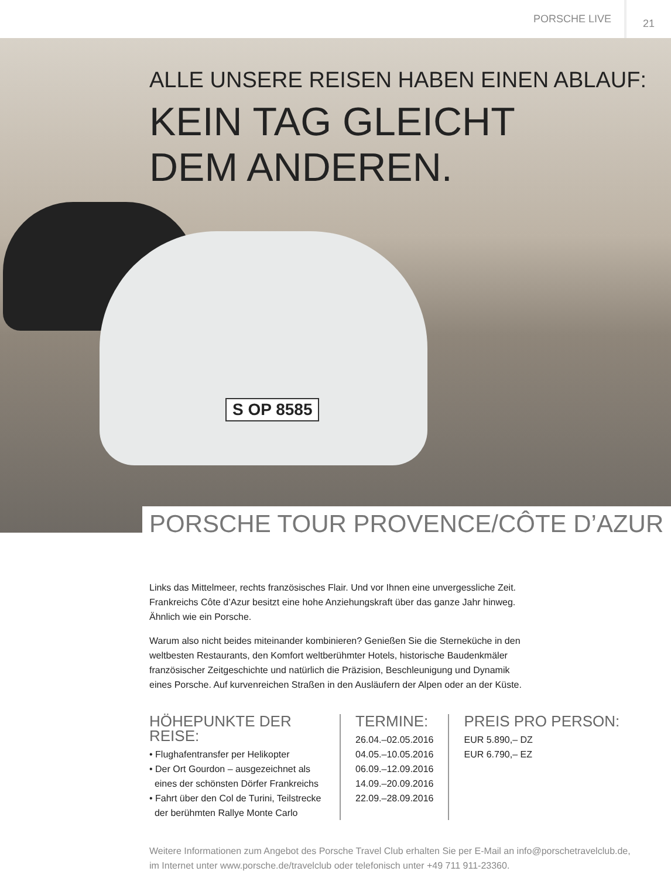PORSCHE LIVE 21
S OP 8585
ALLE UNSERE REISEN HABEN EINEN ABLAUF:
KEIN TAG GLEICHT
DEM ANDEREN.
PORSCHE TOUR PROVENCE/CÔTE D’AZUR
Links das Mittelmeer, rechts französisches Flair. Und vor Ihnen eine unvergessliche Zeit. Frankreichs Côte d’Azur besitzt eine hohe Anziehungskraft über das ganze Jahr hinweg. Ähnlich wie ein Porsche.
Warum also nicht beides miteinander kombinieren? Genießen Sie die Sterneküche in den weltbesten Restaurants, den Komfort weltberühmter Hotels, historische Baudenkmäler französischer Zeitgeschichte und natürlich die Präzision, Beschleunigung und Dynamik eines Porsche. Auf kurvenreichen Straßen in den Ausläufern der Alpen oder an der Küste.
HÖHEPUNKTE DER REISE:
• Flughafentransfer per Helikopter
• Der Ort Gourdon – ausgezeichnet als
eines der schönsten Dörfer Frankreichs
• Fahrt über den Col de Turini, Teilstrecke
der berühmten Rallye Monte Carlo
TERMINE:
26.04.–02.05.2016
04.05.–10.05.2016
06.09.–12.09.2016
14.09.–20.09.2016
22.09.–28.09.2016
PREIS PRO PERSON:
EUR 5.890,– DZ
EUR 6.790,– EZ
Weitere Informationen zum Angebot des Porsche Travel Club erhalten Sie per E-Mail an info@porschetravelclub.de,
im Internet unter www.porsche.de/travelclub oder telefonisch unter +49 711 911-23360.